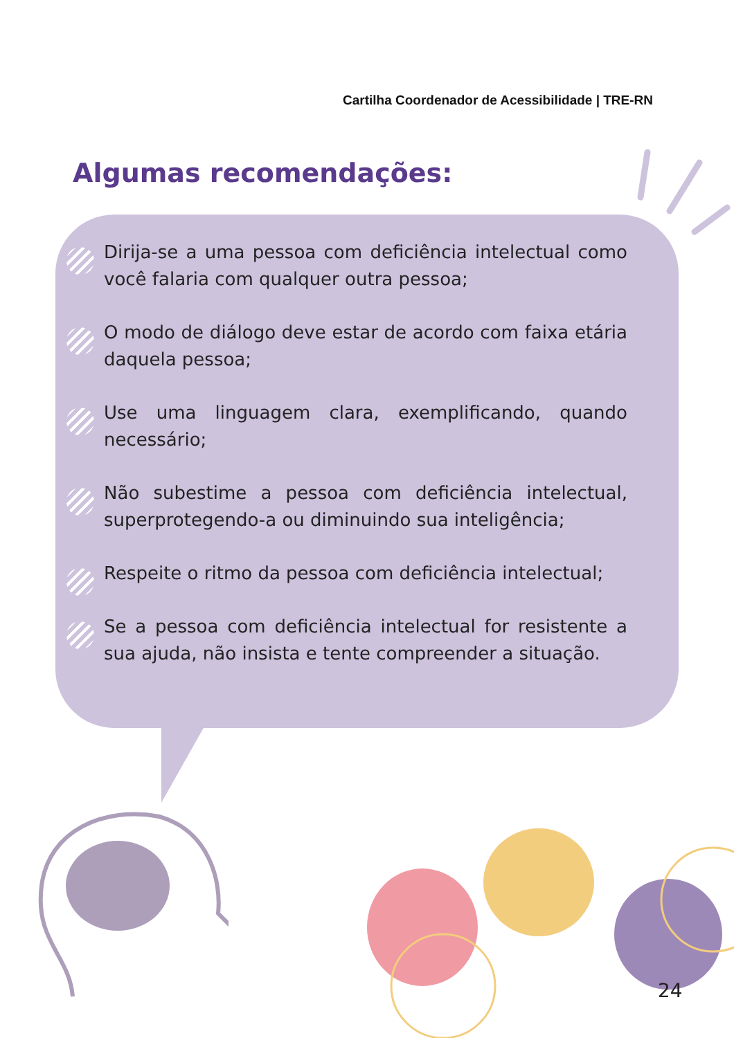Cartilha Coordenador de Acessibilidade | TRE-RN
Algumas recomendações:
Dirija-se a uma pessoa com deficiência intelectual como você falaria com qualquer outra pessoa;
O modo de diálogo deve estar de acordo com faixa etária daquela pessoa;
Use uma linguagem clara, exemplificando, quando necessário;
Não subestime a pessoa com deficiência intelectual, superprotegendo-a ou diminuindo sua inteligência;
Respeite o ritmo da pessoa com deficiência intelectual;
Se a pessoa com deficiência intelectual for resistente a sua ajuda, não insista e tente compreender a situação.
24